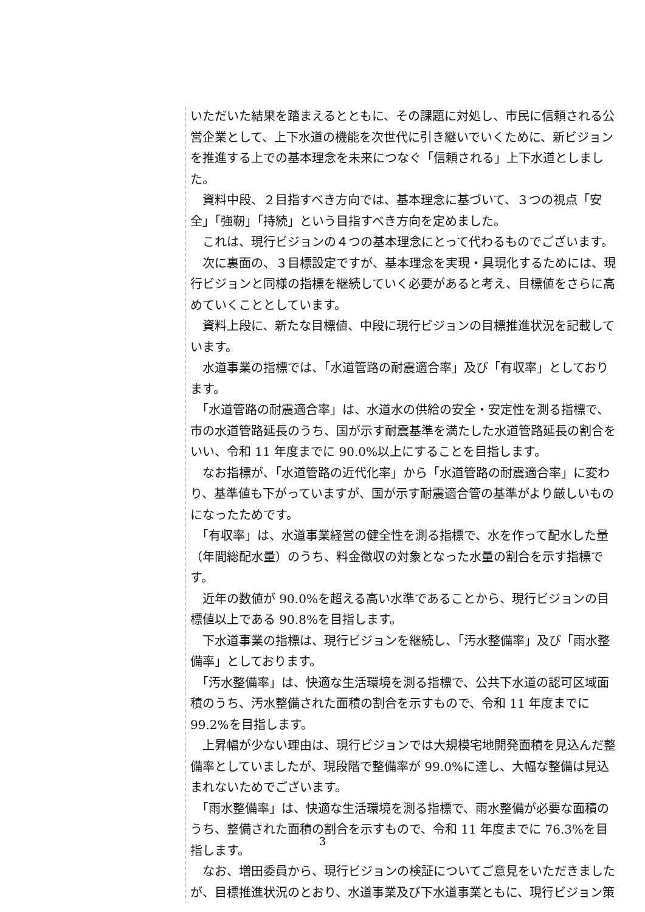いただいた結果を踏まえるとともに、その課題に対処し、市民に信頼される公営企業として、上下水道の機能を次世代に引き継いでいくために、新ビジョンを推進する上での基本理念を未来につなぐ「信頼される」上下水道としました。
　資料中段、２目指すべき方向では、基本理念に基づいて、３つの視点「安全」「強靭」「持続」という目指すべき方向を定めました。
　これは、現行ビジョンの４つの基本理念にとって代わるものでございます。
　次に裏面の、３目標設定ですが、基本理念を実現・具現化するためには、現行ビジョンと同様の指標を継続していく必要があると考え、目標値をさらに高めていくこととしています。
　資料上段に、新たな目標値、中段に現行ビジョンの目標推進状況を記載しています。
　水道事業の指標では、「水道管路の耐震適合率」及び「有収率」としております。
　「水道管路の耐震適合率」は、水道水の供給の安全・安定性を測る指標で、市の水道管路延長のうち、国が示す耐震基準を満たした水道管路延長の割合をいい、令和 11 年度までに 90.0%以上にすることを目指します。
　なお指標が、「水道管路の近代化率」から「水道管路の耐震適合率」に変わり、基準値も下がっていますが、国が示す耐震適合管の基準がより厳しいものになったためです。
　「有収率」は、水道事業経営の健全性を測る指標で、水を作って配水した量（年間総配水量）のうち、料金徴収の対象となった水量の割合を示す指標です。
　近年の数値が 90.0%を超える高い水準であることから、現行ビジョンの目標値以上である 90.8%を目指します。
　下水道事業の指標は、現行ビジョンを継続し、「汚水整備率」及び「雨水整備率」としております。
　「汚水整備率」は、快適な生活環境を測る指標で、公共下水道の認可区域面積のうち、汚水整備された面積の割合を示すもので、令和 11 年度までに 99.2%を目指します。
　上昇幅が少ない理由は、現行ビジョンでは大規模宅地開発面積を見込んだ整備率としていましたが、現段階で整備率が 99.0%に達し、大幅な整備は見込まれないためでございます。
　「雨水整備率」は、快適な生活環境を測る指標で、雨水整備が必要な面積のうち、整備された面積の割合を示すもので、令和 11 年度までに 76.3%を目指します。
　なお、増田委員から、現行ビジョンの検証についてご意見をいただきましたが、目標推進状況のとおり、水道事業及び下水道事業ともに、現行ビジョン策
3